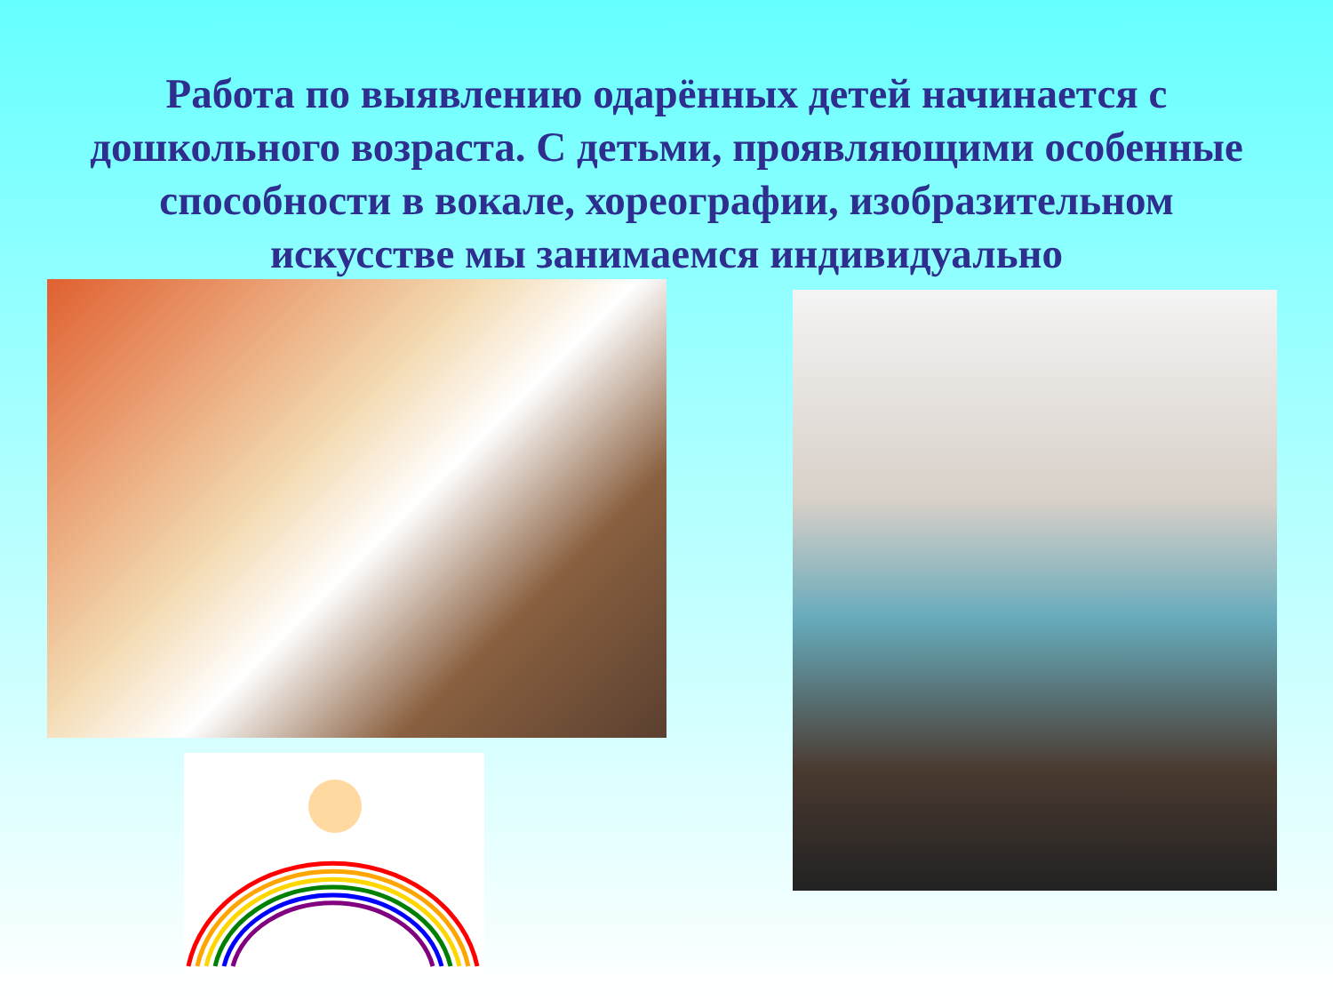Работа по выявлению одарённых детей начинается с
дошкольного возраста. С детьми, проявляющими особенные
способности в вокале, хореографии, изобразительном
искусстве мы занимаемся индивидуально